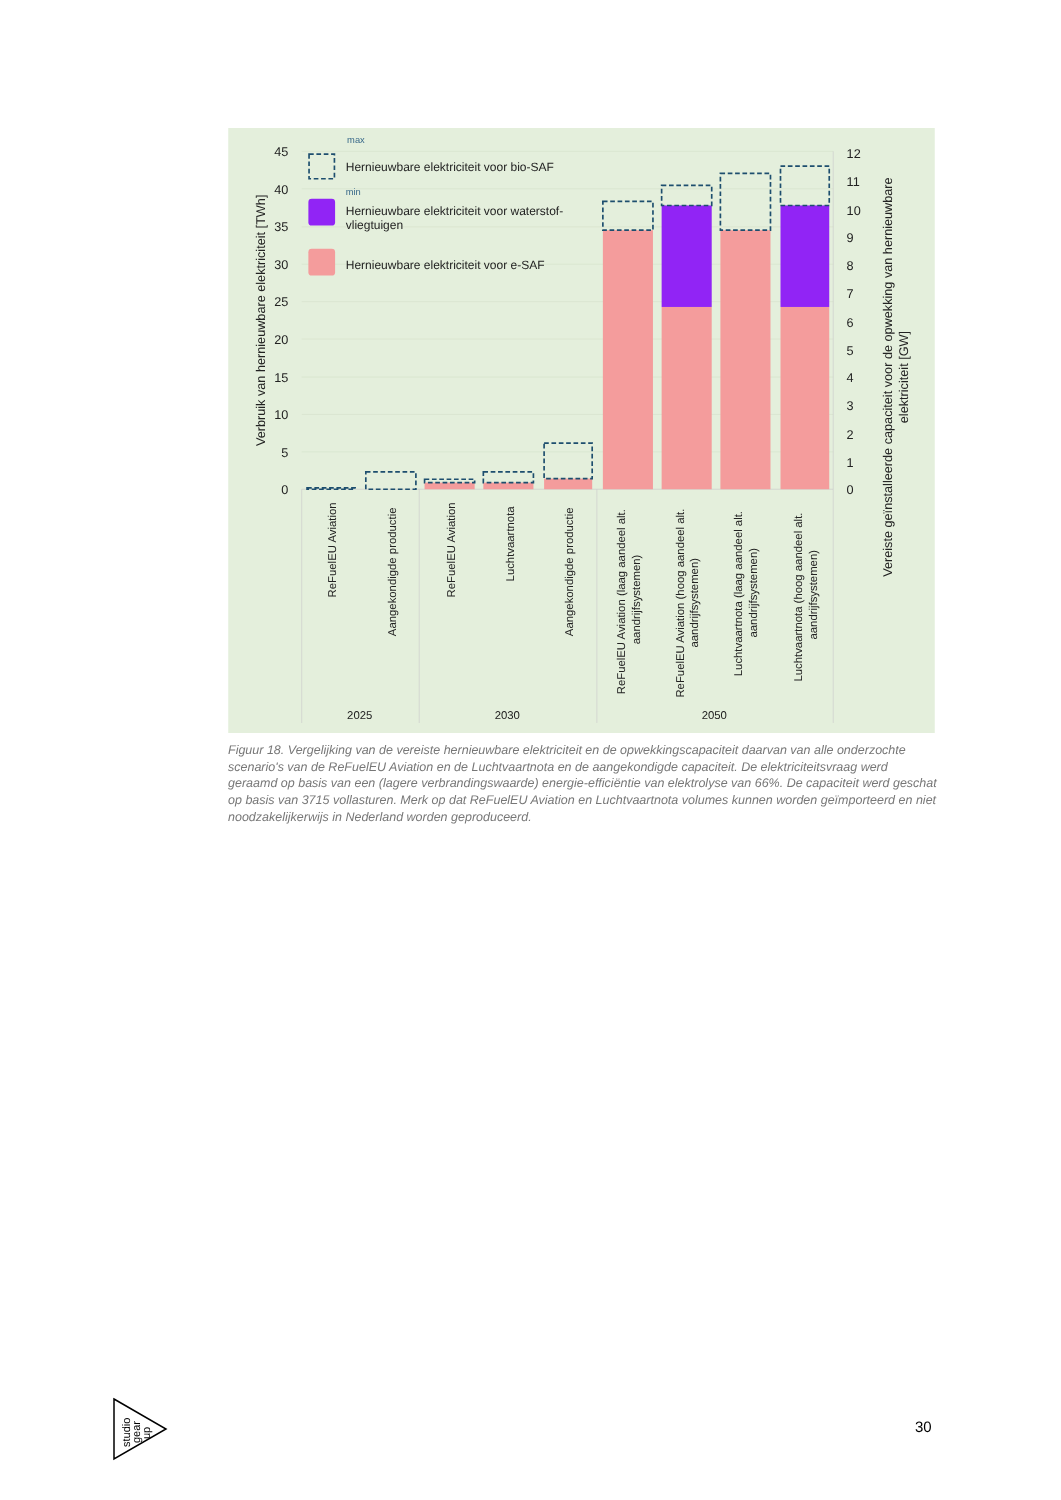0
5
10
15
20
25
30
35
40
45
0
1
2
3
4
5
6
7
8
9
10
11
12
Verbruik van hernieuwbare elektriciteit [TWh]
Vereiste geïnstalleerde capaciteit voor de opwekking van hernieuwbare
elektriciteit [GW]
max
min
Hernieuwbare elektriciteit voor bio-SAF
Hernieuwbare elektriciteit voor waterstof-
vliegtuigen
Hernieuwbare elektriciteit voor e-SAF
ReFuelEU Aviation
Aangekondigde productie
ReFuelEU Aviation
Luchtvaartnota
Aangekondigde productie
ReFuelEU Aviation (laag aandeel alt.
aandrijfsystemen)
ReFuelEU Aviation (hoog aandeel alt.
aandrijfsystemen)
Luchtvaartnota (laag aandeel alt.
aandrijfsystemen)
Luchtvaartnota (hoog aandeel alt.
aandrijfsystemen)
2025
2030
2050
Figuur 18. Vergelijking van de vereiste hernieuwbare elektriciteit en de opwekkingscapaciteit daarvan van alle onderzochte scenario's van de ReFuelEU Aviation en de Luchtvaartnota en de aangekondigde capaciteit. De elektriciteitsvraag werd geraamd op basis van een (lagere verbrandingswaarde) energie-efficiëntie van elektrolyse van 66%. De capaciteit werd geschat op basis van 3715 vollasturen. Merk op dat ReFuelEU Aviation en Luchtvaartnota volumes kunnen worden geïmporteerd en niet noodzakelijkerwijs in Nederland worden geproduceerd.
studio
gear
up
30